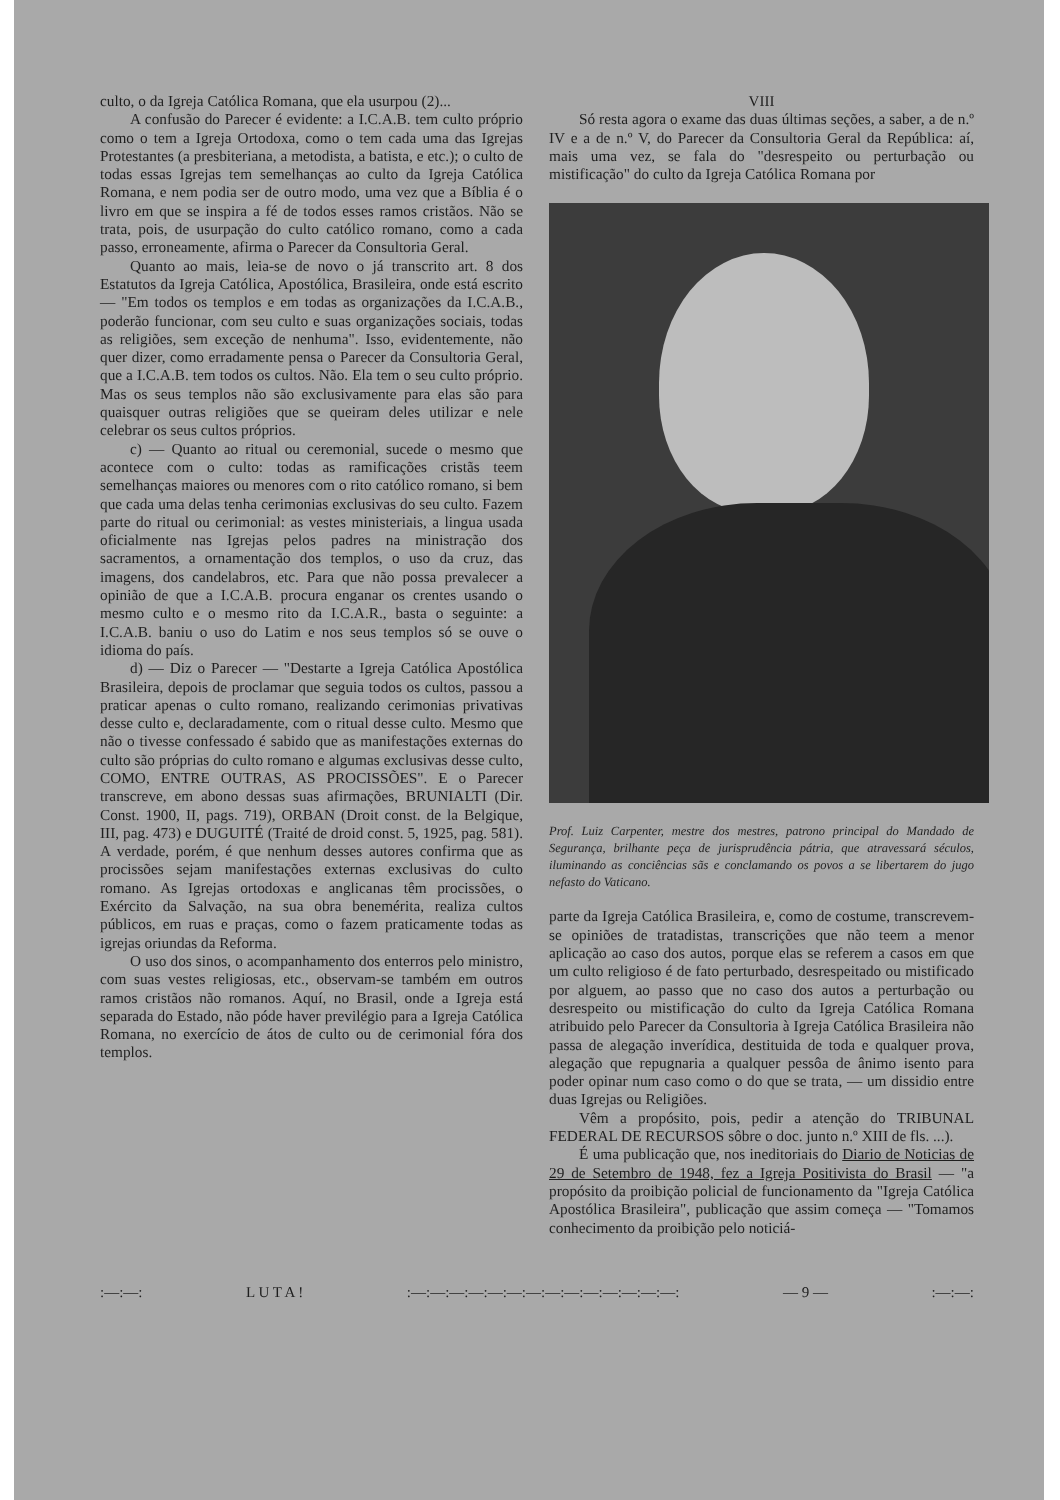culto, o da Igreja Católica Romana, que ela usurpou (2)...
A confusão do Parecer é evidente: a I.C.A.B. tem culto próprio como o tem a Igreja Ortodoxa, como o tem cada uma das Igrejas Protestantes (a presbiteriana, a metodista, a batista, e etc.); o culto de todas essas Igrejas tem semelhanças ao culto da Igreja Católica Romana, e nem podia ser de outro modo, uma vez que a Bíblia é o livro em que se inspira a fé de todos esses ramos cristãos. Não se trata, pois, de usurpação do culto católico romano, como a cada passo, erroneamente, afirma o Parecer da Consultoria Geral.
Quanto ao mais, leia-se de novo o já transcrito art. 8 dos Estatutos da Igreja Católica, Apostólica, Brasileira, onde está escrito — "Em todos os templos e em todas as organizações da I.C.A.B., poderão funcionar, com seu culto e suas organizações sociais, todas as religiões, sem exceção de nenhuma". Isso, evidentemente, não quer dizer, como erradamente pensa o Parecer da Consultoria Geral, que a I.C.A.B. tem todos os cultos. Não. Ela tem o seu culto próprio. Mas os seus templos não são exclusivamente para elas são para quaisquer outras religiões que se queiram deles utilizar e nele celebrar os seus cultos próprios.
c) — Quanto ao ritual ou ceremonial, sucede o mesmo que acontece com o culto: todas as ramificações cristãs teem semelhanças maiores ou menores com o rito católico romano, si bem que cada uma delas tenha cerimonias exclusivas do seu culto. Fazem parte do ritual ou cerimonial: as vestes ministeriais, a lingua usada oficialmente nas Igrejas pelos padres na ministração dos sacramentos, a ornamentação dos templos, o uso da cruz, das imagens, dos candelabros, etc. Para que não possa prevalecer a opinião de que a I.C.A.B. procura enganar os crentes usando o mesmo culto e o mesmo rito da I.C.A.R., basta o seguinte: a I.C.A.B. baniu o uso do Latim e nos seus templos só se ouve o idioma do país.
d) — Diz o Parecer — "Destarte a Igreja Católica Apostólica Brasileira, depois de proclamar que seguia todos os cultos, passou a praticar apenas o culto romano, realizando cerimonias privativas desse culto e, declaradamente, com o ritual desse culto. Mesmo que não o tivesse confessado é sabido que as manifestações externas do culto são próprias do culto romano e algumas exclusivas desse culto, COMO, ENTRE OUTRAS, AS PROCISSÕES". E o Parecer transcreve, em abono dessas suas afirmações, BRUNIALTI (Dir. Const. 1900, II, pags. 719), ORBAN (Droit const. de la Belgique, III, pag. 473) e DUGUITÉ (Traité de droid const. 5, 1925, pag. 581). A verdade, porém, é que nenhum desses autores confirma que as procissões sejam manifestações externas exclusivas do culto romano. As Igrejas ortodoxas e anglicanas têm procissões, o Exército da Salvação, na sua obra benemérita, realiza cultos públicos, em ruas e praças, como o fazem praticamente todas as igrejas oriundas da Reforma.
O uso dos sinos, o acompanhamento dos enterros pelo ministro, com suas vestes religiosas, etc., observam-se também em outros ramos cristãos não romanos. Aquí, no Brasil, onde a Igreja está separada do Estado, não póde haver previlégio para a Igreja Católica Romana, no exercício de átos de culto ou de cerimonial fóra dos templos.
VIII
Só resta agora o exame das duas últimas seções, a saber, a de n.º IV e a de n.º V, do Parecer da Consultoria Geral da República: aí, mais uma vez, se fala do "desrespeito ou perturbação ou mistificação" do culto da Igreja Católica Romana por
Prof. Luiz Carpenter, mestre dos mestres, patrono principal do Mandado de Segurança, brilhante peça de jurisprudência pátria, que atravessará séculos, iluminando as conciências sãs e conclamando os povos a se libertarem do jugo nefasto do Vaticano.
parte da Igreja Católica Brasileira, e, como de costume, transcrevem-se opiniões de tratadistas, transcrições que não teem a menor aplicação ao caso dos autos, porque elas se referem a casos em que um culto religioso é de fato perturbado, desrespeitado ou mistificado por alguem, ao passo que no caso dos autos a perturbação ou desrespeito ou mistificação do culto da Igreja Católica Romana atribuido pelo Parecer da Consultoria à Igreja Católica Brasileira não passa de alegação inverídica, destituida de toda e qualquer prova, alegação que repugnaria a qualquer pessôa de ânimo isento para poder opinar num caso como o do que se trata, — um dissidio entre duas Igrejas ou Religiões.
Vêm a propósito, pois, pedir a atenção do TRIBUNAL FEDERAL DE RECURSOS sôbre o doc. junto n.º XIII de fls. ...).
É uma publicação que, nos ineditoriais do Diario de Noticias de 29 de Setembro de 1948, fez a Igreja Positivista do Brasil — "a propósito da proibição policial de funcionamento da "Igreja Católica Apostólica Brasileira", publicação que assim começa — "Tomamos conhecimento da proibição pelo noticiá-
:—:—: L U T A !:—:—:—:—:—:—:—:—:—:—:—:—:—:—: — 9 —:—:—: